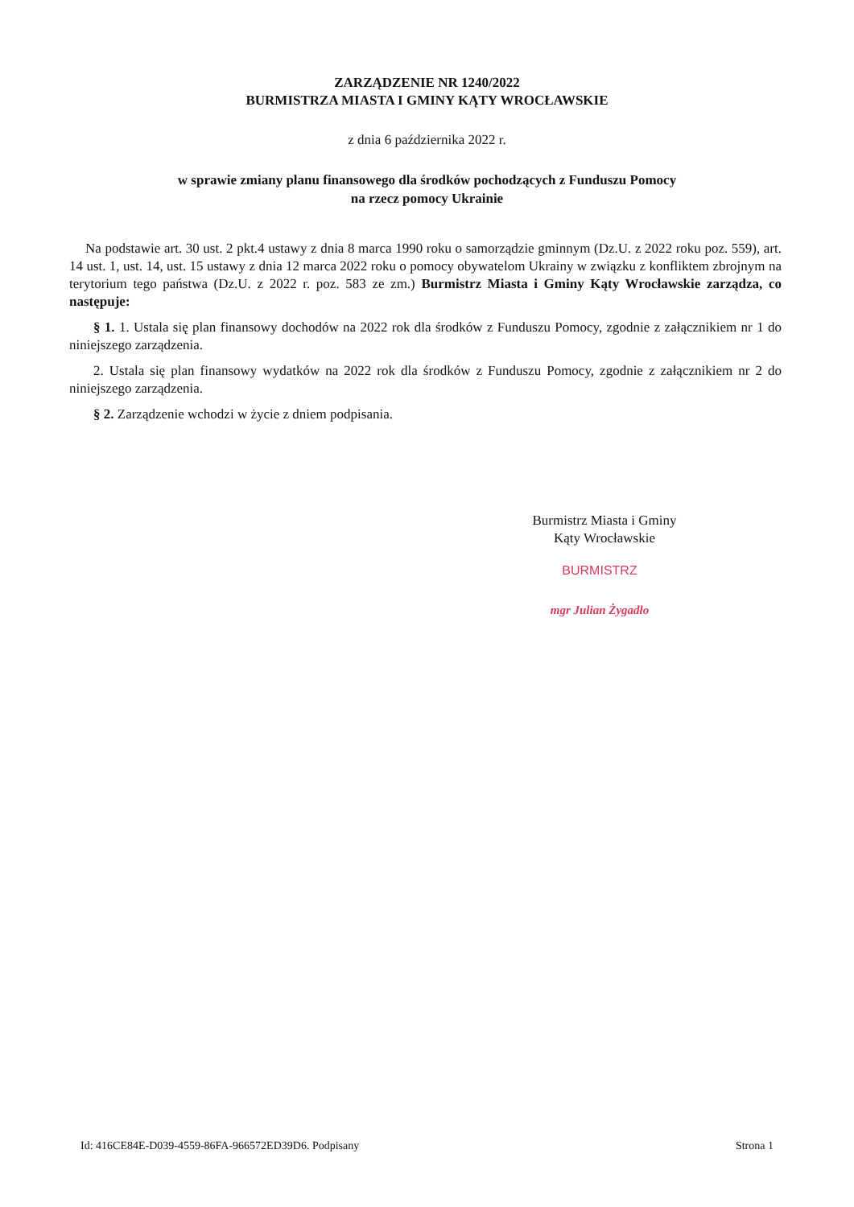ZARZĄDZENIE NR 1240/2022
BURMISTRZA MIASTA I GMINY KĄTY WROCŁAWSKIE
z dnia 6 października 2022 r.
w sprawie zmiany planu finansowego dla środków pochodzących z Funduszu Pomocy
na rzecz pomocy Ukrainie
Na podstawie art. 30 ust. 2 pkt.4 ustawy z dnia 8 marca 1990 roku o samorządzie gminnym (Dz.U. z 2022 roku poz. 559), art. 14 ust. 1, ust. 14, ust. 15 ustawy z dnia 12 marca 2022 roku o pomocy obywatelom Ukrainy w związku z konfliktem zbrojnym na terytorium tego państwa (Dz.U. z 2022 r. poz. 583 ze zm.) Burmistrz Miasta i Gminy Kąty Wrocławskie zarządza, co następuje:
§ 1. 1. Ustala się plan finansowy dochodów na 2022 rok dla środków z Funduszu Pomocy, zgodnie z załącznikiem nr 1 do niniejszego zarządzenia.
2. Ustala się plan finansowy wydatków na 2022 rok dla środków z Funduszu Pomocy, zgodnie z załącznikiem nr 2 do niniejszego zarządzenia.
§ 2. Zarządzenie wchodzi w życie z dniem podpisania.
Burmistrz Miasta i Gminy
Kąty Wrocławskie
BURMISTRZ
mgr Julian Żygadło
Id: 416CE84E-D039-4559-86FA-966572ED39D6. Podpisany Strona 1